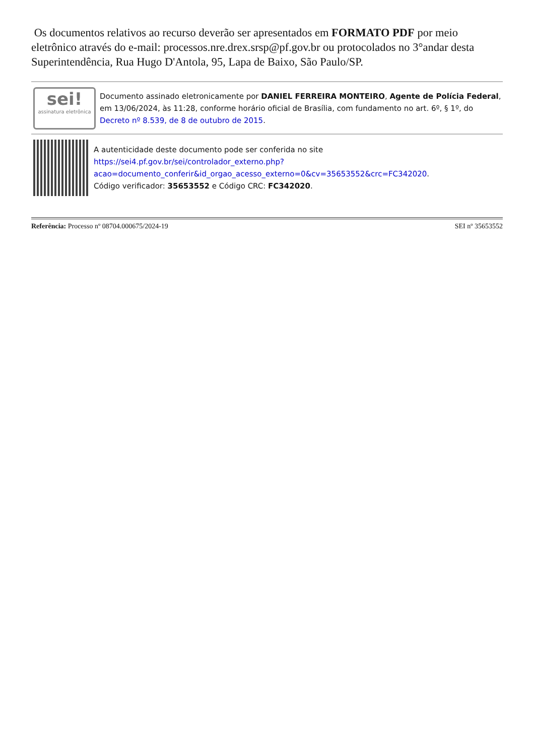Os documentos relativos ao recurso deverão ser apresentados em FORMATO PDF por meio eletrônico através do e-mail: processos.nre.drex.srsp@pf.gov.br ou protocolados no 3°andar desta Superintendência, Rua Hugo D'Antola, 95, Lapa de Baixo, São Paulo/SP.
sei!
assinatura eletrônica
Documento assinado eletronicamente por DANIEL FERREIRA MONTEIRO, Agente de Polícia Federal, em 13/06/2024, às 11:28, conforme horário oficial de Brasília, com fundamento no art. 6º, § 1º, do Decreto nº 8.539, de 8 de outubro de 2015.
A autenticidade deste documento pode ser conferida no site https://sei4.pf.gov.br/sei/controlador_externo.php?acao=documento_conferir&id_orgao_acesso_externo=0&cv=35653552&crc=FC342020.
Código verificador: 35653552 e Código CRC: FC342020.
Referência: Processo nº 08704.000675/2024-19 SEI nº 35653552